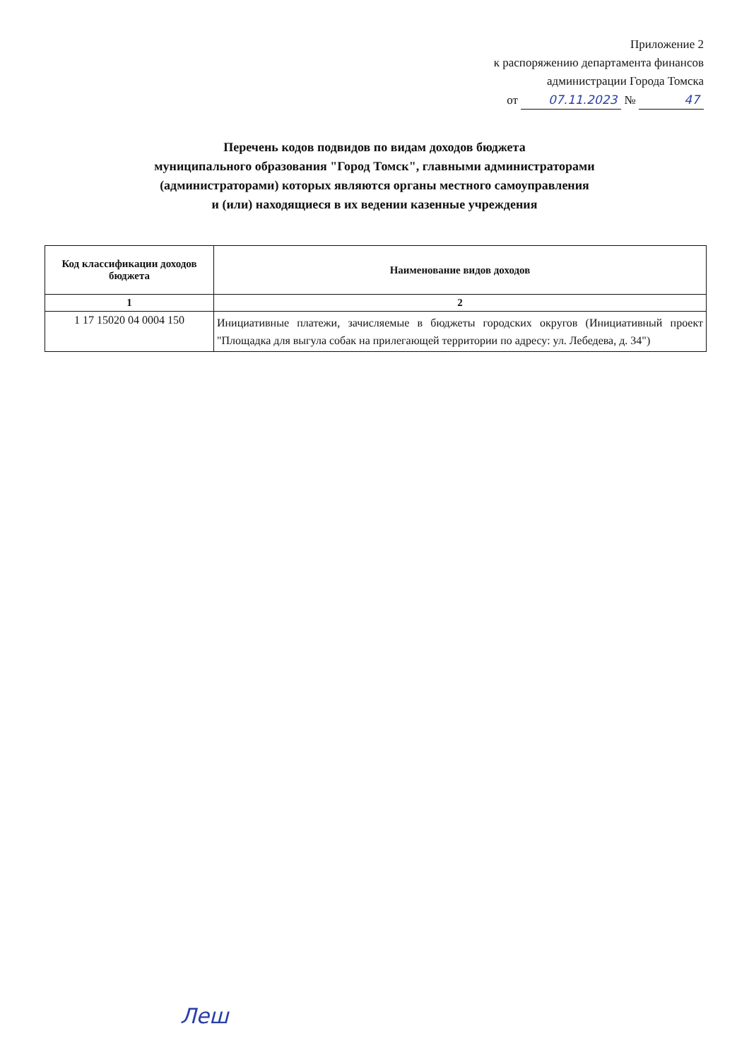Приложение 2
к распоряжению департамента финансов
администрации Города Томска
от 07.11.2023 № 47
Перечень кодов подвидов по видам доходов бюджета
муниципального образования "Город Томск", главными администраторами
(администраторами) которых являются органы местного самоуправления
и (или) находящиеся в их ведении казенные учреждения
| Код классификации доходов бюджета | Наименование видов доходов |
| --- | --- |
| 1 | 2 |
| 1 17 15020 04 0004 150 | Инициативные платежи, зачисляемые в бюджеты городских округов (Инициативный проект "Площадка для выгула собак на прилегающей территории по адресу: ул. Лебедева, д. 34") |
Леш